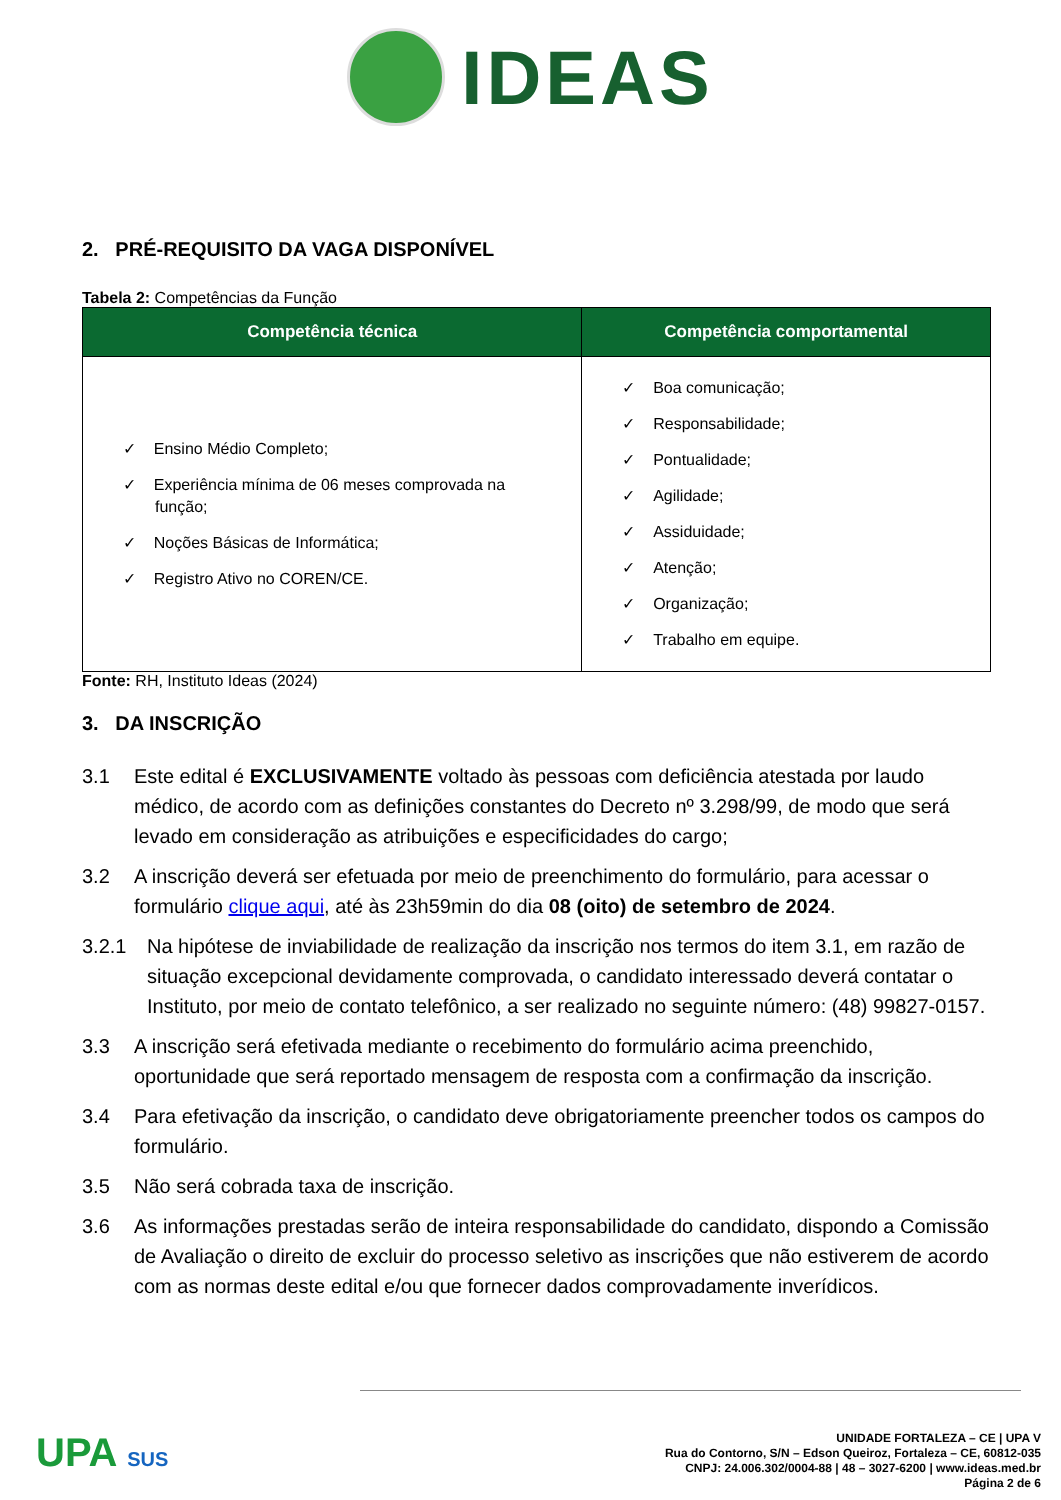IDEAS
2. PRÉ-REQUISITO DA VAGA DISPONÍVEL
Tabela 2: Competências da Função
| Competência técnica | Competência comportamental |
| --- | --- |
| ✓ Ensino Médio Completo; ✓ Experiência mínima de 06 meses comprovada na função; ✓ Noções Básicas de Informática; ✓ Registro Ativo no COREN/CE. | ✓ Boa comunicação; ✓ Responsabilidade; ✓ Pontualidade; ✓ Agilidade; ✓ Assiduidade; ✓ Atenção; ✓ Organização; ✓ Trabalho em equipe. |
Fonte: RH, Instituto Ideas (2024)
3. DA INSCRIÇÃO
3.1 Este edital é EXCLUSIVAMENTE voltado às pessoas com deficiência atestada por laudo médico, de acordo com as definições constantes do Decreto nº 3.298/99, de modo que será levado em consideração as atribuições e especificidades do cargo;
3.2 A inscrição deverá ser efetuada por meio de preenchimento do formulário, para acessar o formulário clique aqui, até às 23h59min do dia 08 (oito) de setembro de 2024.
3.2.1 Na hipótese de inviabilidade de realização da inscrição nos termos do item 3.1, em razão de situação excepcional devidamente comprovada, o candidato interessado deverá contatar o Instituto, por meio de contato telefônico, a ser realizado no seguinte número: (48) 99827-0157.
3.3 A inscrição será efetivada mediante o recebimento do formulário acima preenchido, oportunidade que será reportado mensagem de resposta com a confirmação da inscrição.
3.4 Para efetivação da inscrição, o candidato deve obrigatoriamente preencher todos os campos do formulário.
3.5 Não será cobrada taxa de inscrição.
3.6 As informações prestadas serão de inteira responsabilidade do candidato, dispondo a Comissão de Avaliação o direito de excluir do processo seletivo as inscrições que não estiverem de acordo com as normas deste edital e/ou que fornecer dados comprovadamente inverídicos.
UPA SUS
UNIDADE FORTALEZA – CE | UPA V
Rua do Contorno, S/N – Edson Queiroz, Fortaleza – CE, 60812-035
CNPJ: 24.006.302/0004-88 | 48 – 3027-6200 | www.ideas.med.br
Página 2 de 6